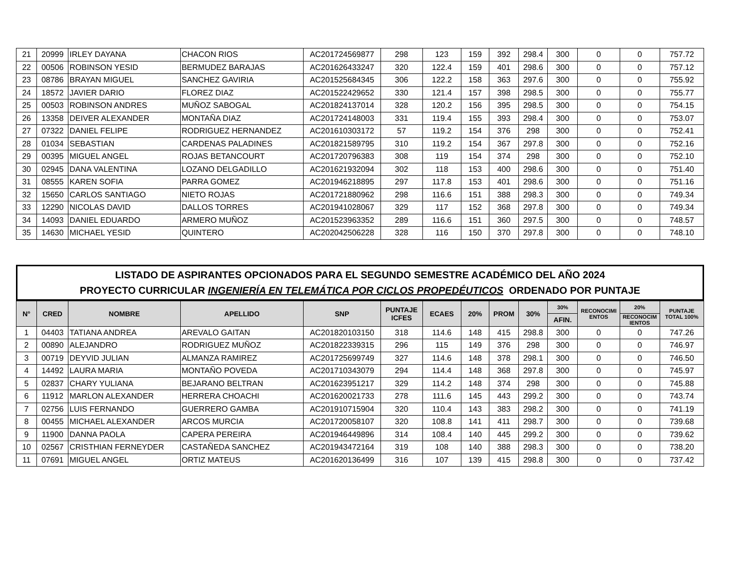| 21 | 20999 | IRLEY DAYANA | CHACON RIOS | AC201724569877 | 298 | 123 | 159 | 392 | 298.4 | 300 | 0 | 0 | 757.72 |
| 22 | 00506 | ROBINSON YESID | BERMUDEZ BARAJAS | AC201626433247 | 320 | 122.4 | 159 | 401 | 298.6 | 300 | 0 | 0 | 757.12 |
| 23 | 08786 | BRAYAN MIGUEL | SANCHEZ GAVIRIA | AC201525684345 | 306 | 122.2 | 158 | 363 | 297.6 | 300 | 0 | 0 | 755.92 |
| 24 | 18572 | JAVIER DARIO | FLOREZ DIAZ | AC201522429652 | 330 | 121.4 | 157 | 398 | 298.5 | 300 | 0 | 0 | 755.77 |
| 25 | 00503 | ROBINSON ANDRES | MUÑOZ SABOGAL | AC201824137014 | 328 | 120.2 | 156 | 395 | 298.5 | 300 | 0 | 0 | 754.15 |
| 26 | 13358 | DEIVER ALEXANDER | MONTAÑA DIAZ | AC201724148003 | 331 | 119.4 | 155 | 393 | 298.4 | 300 | 0 | 0 | 753.07 |
| 27 | 07322 | DANIEL FELIPE | RODRIGUEZ HERNANDEZ | AC201610303172 | 57 | 119.2 | 154 | 376 | 298 | 300 | 0 | 0 | 752.41 |
| 28 | 01034 | SEBASTIAN | CARDENAS PALADINES | AC201821589795 | 310 | 119.2 | 154 | 367 | 297.8 | 300 | 0 | 0 | 752.16 |
| 29 | 00395 | MIGUEL ANGEL | ROJAS BETANCOURT | AC201720796383 | 308 | 119 | 154 | 374 | 298 | 300 | 0 | 0 | 752.10 |
| 30 | 02945 | DANA VALENTINA | LOZANO DELGADILLO | AC201621932094 | 302 | 118 | 153 | 400 | 298.6 | 300 | 0 | 0 | 751.40 |
| 31 | 08555 | KAREN SOFIA | PARRA GOMEZ | AC201946218895 | 297 | 117.8 | 153 | 401 | 298.6 | 300 | 0 | 0 | 751.16 |
| 32 | 15650 | CARLOS SANTIAGO | NIETO ROJAS | AC201721880962 | 298 | 116.6 | 151 | 388 | 298.3 | 300 | 0 | 0 | 749.34 |
| 33 | 12290 | NICOLAS DAVID | DALLOS TORRES | AC201941028067 | 329 | 117 | 152 | 368 | 297.8 | 300 | 0 | 0 | 749.34 |
| 34 | 14093 | DANIEL EDUARDO | ARMERO MUÑOZ | AC201523963352 | 289 | 116.6 | 151 | 360 | 297.5 | 300 | 0 | 0 | 748.57 |
| 35 | 14630 | MICHAEL YESID | QUINTERO | AC202042506228 | 328 | 116 | 150 | 370 | 297.8 | 300 | 0 | 0 | 748.10 |
LISTADO DE ASPIRANTES OPCIONADOS PARA EL SEGUNDO SEMESTRE ACADÉMICO DEL AÑO 2024
PROYECTO CURRICULAR INGENIERÍA EN TELEMÁTICA POR CICLOS PROPEDÉUTICOS ORDENADO POR PUNTAJE
| N° | CRED | NOMBRE | APELLIDO | SNP | PUNTAJE ICFES | ECAES | 20% | PROM | 30% | 30% | RECONOCIMI ENTOS | 20% | PUNTAJE TOTAL 100% |
| --- | --- | --- | --- | --- | --- | --- | --- | --- | --- | --- | --- | --- | --- |
| | | | | | | | | | | AFIN. | | RECONOCIM IENTOS | |
| 1 | 04403 | TATIANA ANDREA | AREVALO GAITAN | AC201820103150 | 318 | 114.6 | 148 | 415 | 298.8 | 300 | 0 | 0 | 747.26 |
| 2 | 00890 | ALEJANDRO | RODRIGUEZ MUÑOZ | AC201822339315 | 296 | 115 | 149 | 376 | 298 | 300 | 0 | 0 | 746.97 |
| 3 | 00719 | DEYVID JULIAN | ALMANZA RAMIREZ | AC201725699749 | 327 | 114.6 | 148 | 378 | 298.1 | 300 | 0 | 0 | 746.50 |
| 4 | 14492 | LAURA MARIA | MONTAÑO POVEDA | AC201710343079 | 294 | 114.4 | 148 | 368 | 297.8 | 300 | 0 | 0 | 745.97 |
| 5 | 02837 | CHARY YULIANA | BEJARANO BELTRAN | AC201623951217 | 329 | 114.2 | 148 | 374 | 298 | 300 | 0 | 0 | 745.88 |
| 6 | 11912 | MARLON ALEXANDER | HERRERA CHOACHI | AC201620021733 | 278 | 111.6 | 145 | 443 | 299.2 | 300 | 0 | 0 | 743.74 |
| 7 | 02756 | LUIS FERNANDO | GUERRERO GAMBA | AC201910715904 | 320 | 110.4 | 143 | 383 | 298.2 | 300 | 0 | 0 | 741.19 |
| 8 | 00455 | MICHAEL ALEXANDER | ARCOS MURCIA | AC201720058107 | 320 | 108.8 | 141 | 411 | 298.7 | 300 | 0 | 0 | 739.68 |
| 9 | 11900 | DANNA PAOLA | CAPERA PEREIRA | AC201946449896 | 314 | 108.4 | 140 | 445 | 299.2 | 300 | 0 | 0 | 739.62 |
| 10 | 02567 | CRISTHIAN FERNEYDER | CASTAÑEDA SANCHEZ | AC201943472164 | 319 | 108 | 140 | 388 | 298.3 | 300 | 0 | 0 | 738.20 |
| 11 | 07691 | MIGUEL ANGEL | ORTIZ MATEUS | AC201620136499 | 316 | 107 | 139 | 415 | 298.8 | 300 | 0 | 0 | 737.42 |